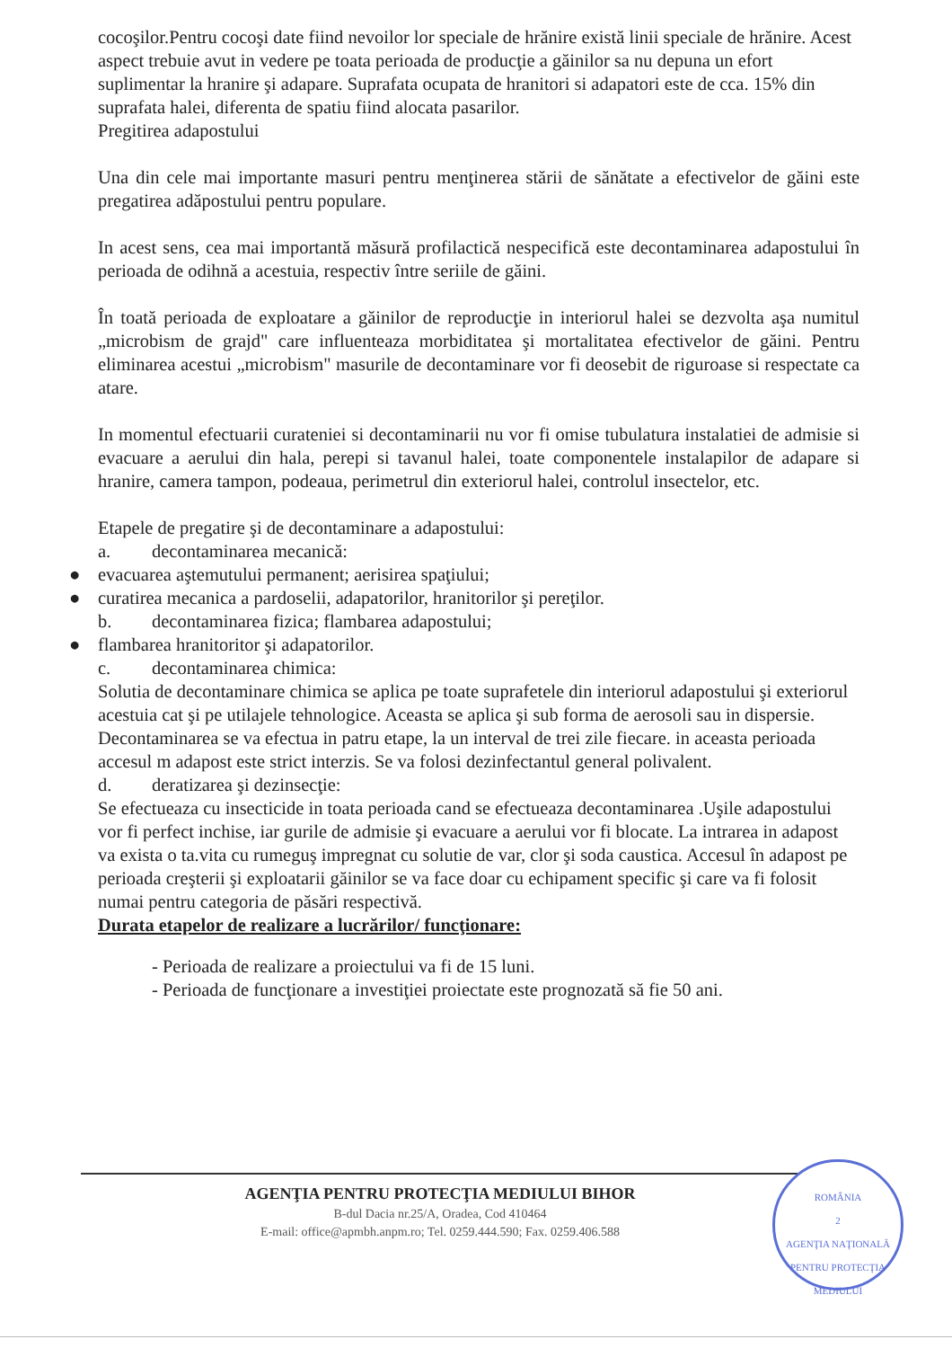cocoşilor.Pentru cocoşi date fiind nevoilor lor speciale de hrănire există linii speciale de hrănire. Acest aspect trebuie avut in vedere pe toata perioada de producţie a găinilor sa nu depuna un efort suplimentar la hranire şi adapare. Suprafata ocupata de hranitori si adapatori este de cca. 15% din suprafata halei, diferenta de spatiu fiind alocata pasarilor.
Pregitirea adapostului
Una din cele mai importante masuri pentru menţinerea stării de sănătate a efectivelor de găini este pregatirea adăpostului pentru populare.
In acest sens, cea mai importantă măsură profilactică nespecifică este decontaminarea adapostului în perioada de odihnă a acestuia, respectiv între seriile de găini.
În toată perioada de exploatare a găinilor de reproducţie in interiorul halei se dezvolta aşa numitul „microbism de grajd" care influenteaza morbiditatea şi mortalitatea efectivelor de găini. Pentru eliminarea acestui „microbism" masurile de decontaminare vor fi deosebit de riguroase si respectate ca atare.
In momentul efectuarii curateniei si decontaminarii nu vor fi omise tubulatura instalatiei de admisie si evacuare a aerului din hala, perepi si tavanul halei, toate componentele instalapilor de adapare si hranire, camera tampon, podeaua, perimetrul din exteriorul halei, controlul insectelor, etc.
Etapele de pregatire şi de decontaminare a adapostului:
a. decontaminarea mecanică:
● evacuarea aştemutului permanent; aerisirea spaţiului;
● curatirea mecanica a pardoselii, adapatorilor, hranitorilor şi pereţilor.
b. decontaminarea fizica; flambarea adapostului;
● flambarea hranitoritor şi adapatorilor.
c. decontaminarea chimica:
Solutia de decontaminare chimica se aplica pe toate suprafetele din interiorul adapostului şi exteriorul acestuia cat şi pe utilajele tehnologice. Aceasta se aplica şi sub forma de aerosoli sau in dispersie.
Decontaminarea se va efectua in patru etape, la un interval de trei zile fiecare. in aceasta perioada accesul m adapost este strict interzis. Se va folosi dezinfectantul general polivalent.
d. deratizarea şi dezinsecţie:
Se efectueaza cu insecticide in toata perioada cand se efectueaza decontaminarea .Uşile adapostului vor fi perfect inchise, iar gurile de admisie şi evacuare a aerului vor fi blocate. La intrarea in adapost va exista o ta.vita cu rumeguş impregnat cu solutie de var, clor şi soda caustica. Accesul în adapost pe perioada creşterii şi exploatarii găinilor se va face doar cu echipament specific şi care va fi folosit numai pentru categoria de păsări respectivă.
Durata etapelor de realizare a lucrărilor/ funcţionare:
- Perioada de realizare a proiectului va fi de 15 luni.
- Perioada de funcţionare a investiţiei proiectate este prognozată să fie 50 ani.
AGENŢIA PENTRU PROTECŢIA MEDIULUI BIHOR
B-dul Dacia nr.25/A, Oradea, Cod 410464
E-mail: office@apmbh.anpm.ro; Tel. 0259.444.590; Fax. 0259.406.588
ROMÂNIA
2
AGENŢIA NAŢIONALĂ
PENTRU PROTECŢIA
MEDIULUI